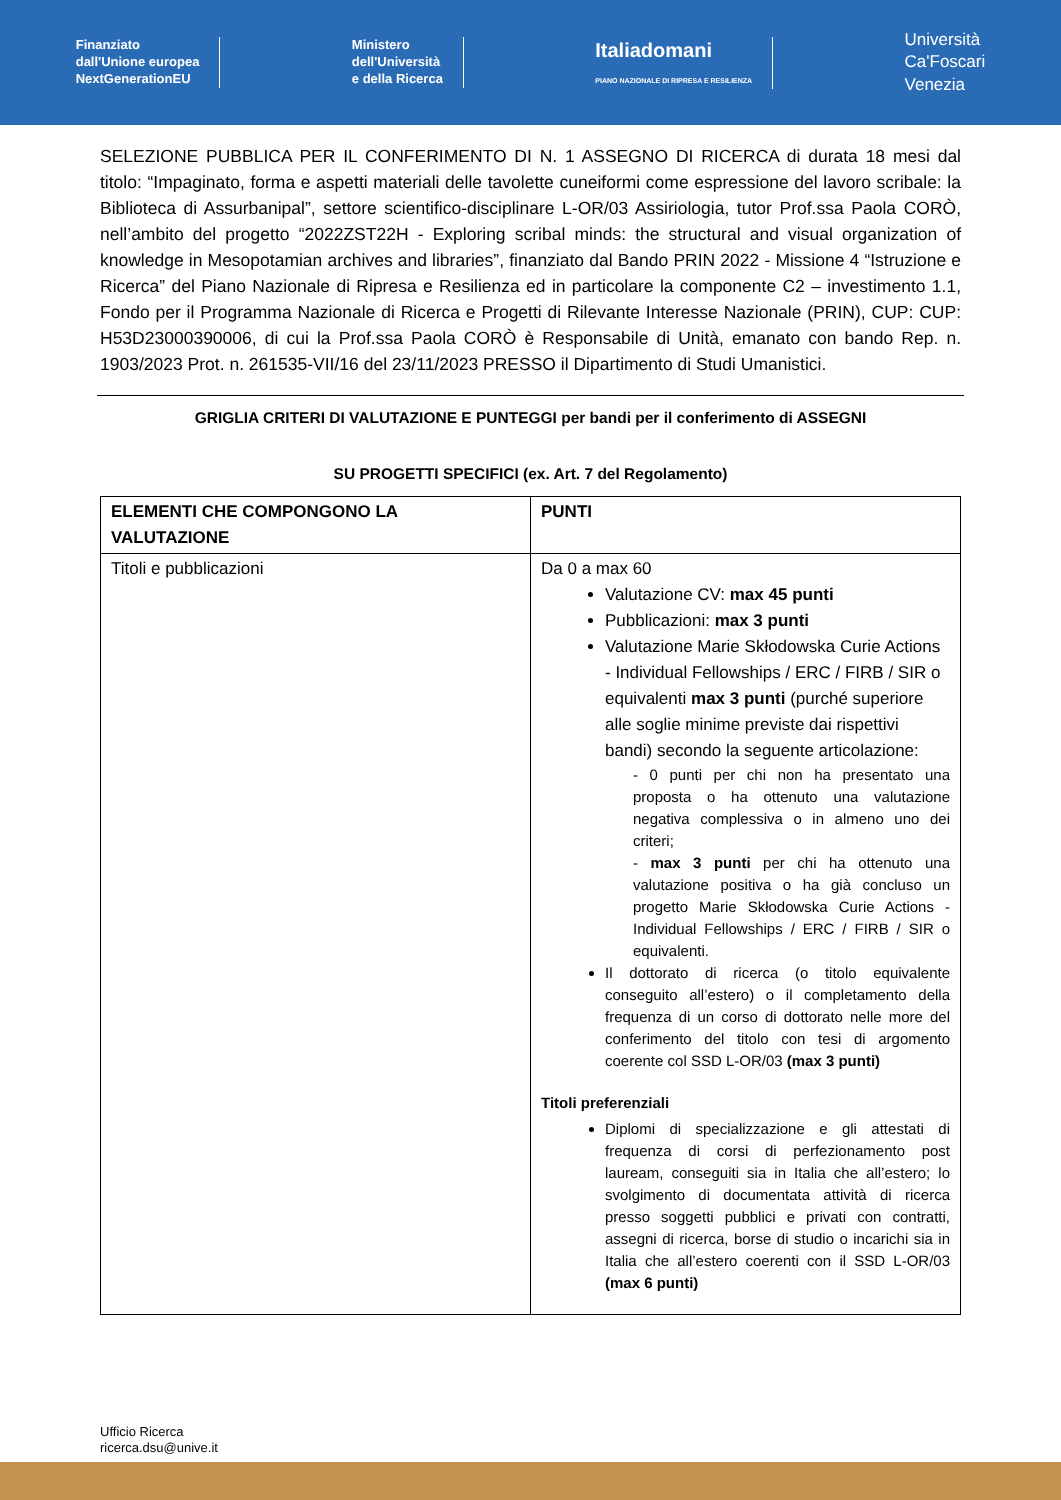Finanziato
dall'Unione europea
NextGenerationEU
Ministero
dell'Università
e della Ricerca
Italiadomani
PIANO NAZIONALE DI RIPRESA E RESILIENZA
Università
Ca'Foscari
Venezia
SELEZIONE PUBBLICA PER IL CONFERIMENTO DI N. 1 ASSEGNO DI RICERCA di durata 18 mesi dal titolo: “Impaginato, forma e aspetti materiali delle tavolette cuneiformi come espressione del lavoro scribale: la Biblioteca di Assurbanipal”, settore scientifico-disciplinare L-OR/03 Assiriologia, tutor Prof.ssa Paola CORÒ, nell’ambito del progetto “2022ZST22H - Exploring scribal minds: the structural and visual organization of knowledge in Mesopotamian archives and libraries”, finanziato dal Bando PRIN 2022 - Missione 4 “Istruzione e Ricerca” del Piano Nazionale di Ripresa e Resilienza ed in particolare la componente C2 – investimento 1.1, Fondo per il Programma Nazionale di Ricerca e Progetti di Rilevante Interesse Nazionale (PRIN), CUP: CUP: H53D23000390006, di cui la Prof.ssa Paola CORÒ è Responsabile di Unità, emanato con bando Rep. n. 1903/2023 Prot. n. 261535-VII/16 del 23/11/2023 PRESSO il Dipartimento di Studi Umanistici.
GRIGLIA CRITERI DI VALUTAZIONE E PUNTEGGI per bandi per il conferimento di ASSEGNI
SU PROGETTI SPECIFICI (ex. Art. 7 del Regolamento)
| ELEMENTI CHE COMPONGONO LA VALUTAZIONE | PUNTI |
| --- | --- |
| Titoli e pubblicazioni | Da 0 a max 60 Valutazione CV: max 45 punti Pubblicazioni: max 3 punti Valutazione Marie Skłodowska Curie Actions - Individual Fellowships / ERC / FIRB / SIR o equivalenti max 3 punti (purché superiore alle soglie minime previste dai rispettivi bandi) secondo la seguente articolazione: - 0 punti per chi non ha presentato una proposta o ha ottenuto una valutazione negativa complessiva o in almeno uno dei criteri; - max 3 punti per chi ha ottenuto una valutazione positiva o ha già concluso un progetto Marie Skłodowska Curie Actions - Individual Fellowships / ERC / FIRB / SIR o equivalenti. Il dottorato di ricerca (o titolo equivalente conseguito all’estero) o il completamento della frequenza di un corso di dottorato nelle more del conferimento del titolo con tesi di argomento coerente col SSD L-OR/03 (max 3 punti) Titoli preferenziali Diplomi di specializzazione e gli attestati di frequenza di corsi di perfezionamento post lauream, conseguiti sia in Italia che all’estero; lo svolgimento di documentata attività di ricerca presso soggetti pubblici e privati con contratti, assegni di ricerca, borse di studio o incarichi sia in Italia che all’estero coerenti con il SSD L-OR/03 (max 6 punti) |
Ufficio Ricerca
ricerca.dsu@unive.it